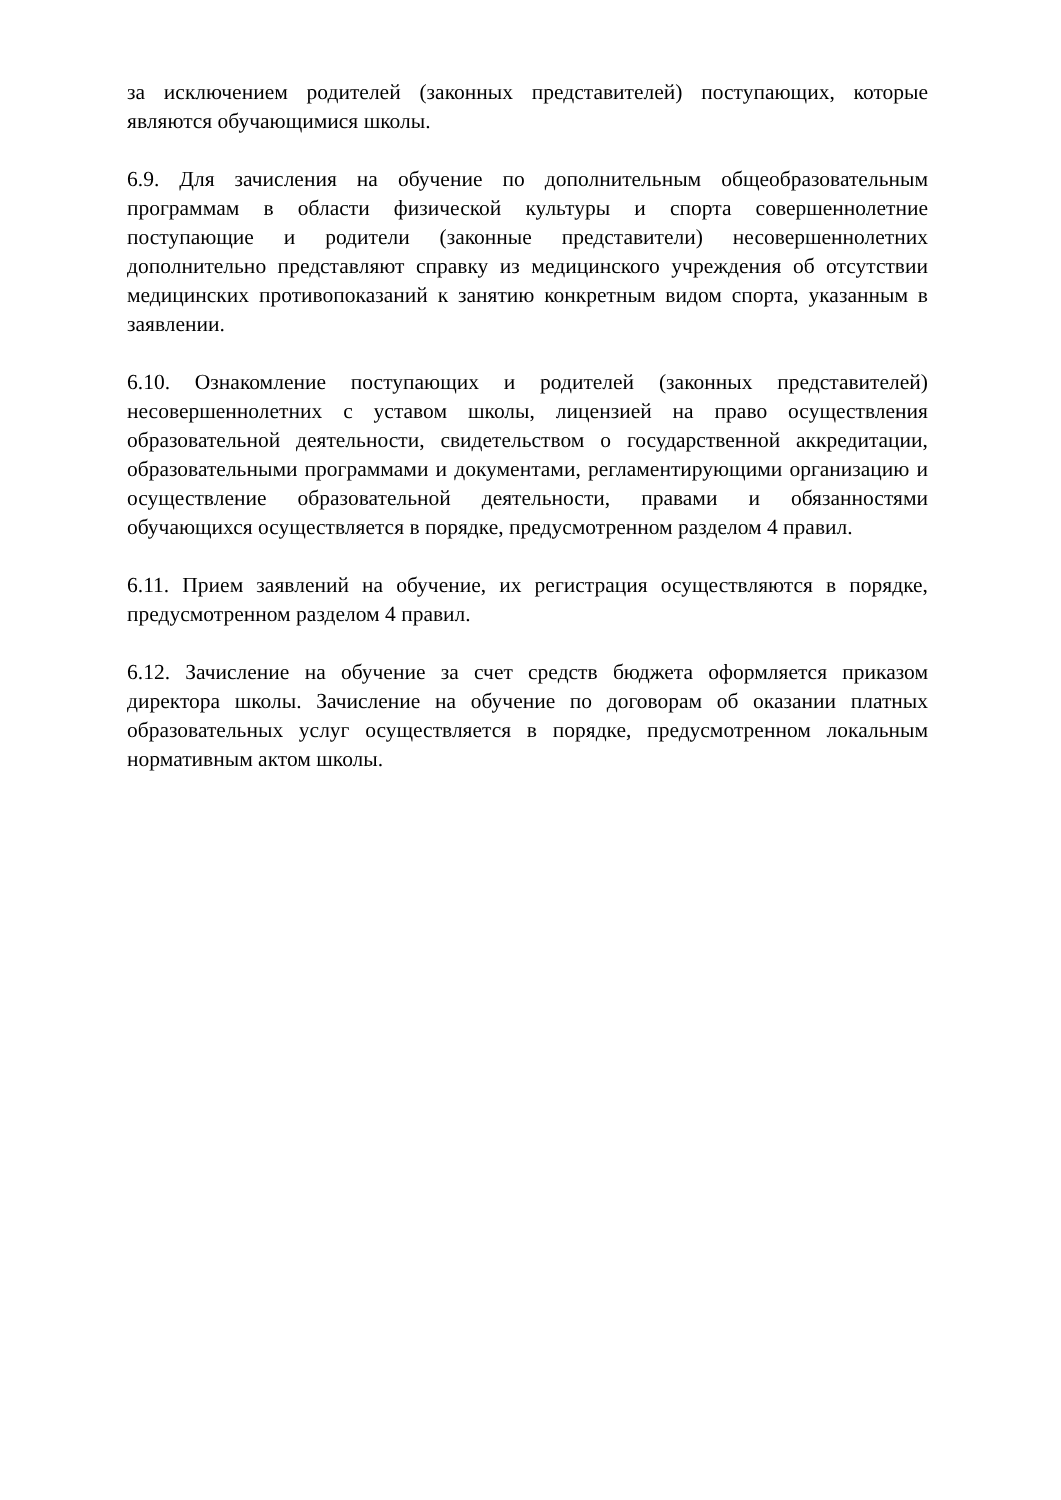за исключением родителей (законных представителей) поступающих, которые являются обучающимися школы.
6.9. Для зачисления на обучение по дополнительным общеобразовательным программам в области физической культуры и спорта совершеннолетние поступающие и родители (законные представители) несовершеннолетних дополнительно представляют справку из медицинского учреждения об отсутствии медицинских противопоказаний к занятию конкретным видом спорта, указанным в заявлении.
6.10. Ознакомление поступающих и родителей (законных представителей) несовершеннолетних с уставом школы, лицензией на право осуществления образовательной деятельности, свидетельством о государственной аккредитации, образовательными программами и документами, регламентирующими организацию и осуществление образовательной деятельности, правами и обязанностями обучающихся осуществляется в порядке, предусмотренном разделом 4 правил.
6.11. Прием заявлений на обучение, их регистрация осуществляются в порядке, предусмотренном разделом 4 правил.
6.12. Зачисление на обучение за счет средств бюджета оформляется приказом директора школы. Зачисление на обучение по договорам об оказании платных образовательных услуг осуществляется в порядке, предусмотренном локальным нормативным актом школы.